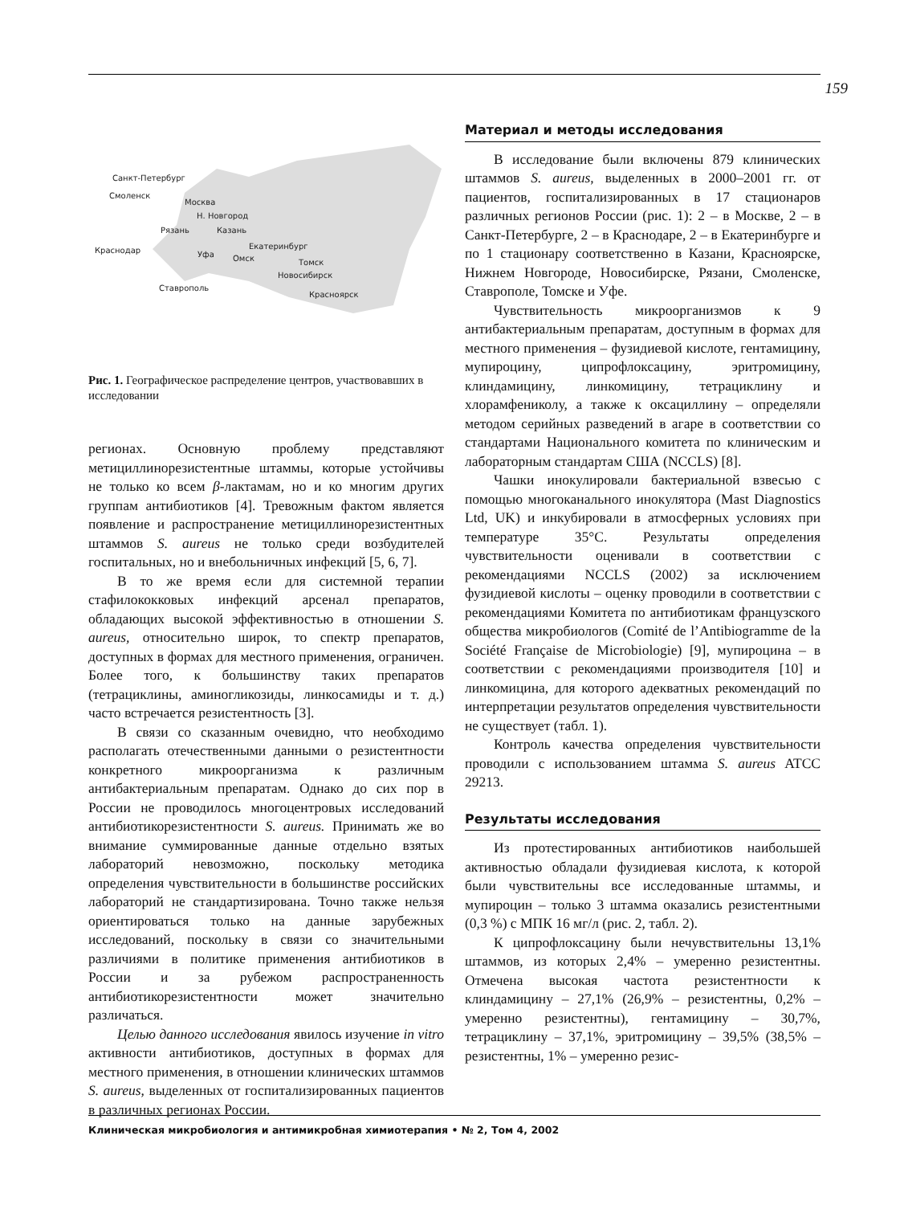159
Санкт-Петербург
Смоленск
Москва
Н. Новгород
Рязань
Казань
Краснодар
Уфа
Екатеринбург
Омск
Томск
Новосибирск
Красноярск
Ставрополь
Рис. 1. Географическое распределение центров, участвовавших в исследовании
регионах. Основную проблему представляют метициллинорезистентные штаммы, которые устойчивы не только ко всем β-лактамам, но и ко многим других группам антибиотиков [4]. Тревожным фактом является появление и распространение метициллинорезистентных штаммов S. aureus не только среди возбудителей госпитальных, но и внебольничных инфекций [5, 6, 7].
В то же время если для системной терапии стафилококковых инфекций арсенал препаратов, обладающих высокой эффективностью в отношении S. aureus, относительно широк, то спектр препаратов, доступных в формах для местного применения, ограничен. Более того, к большинству таких препаратов (тетрациклины, аминогликозиды, линкосамиды и т. д.) часто встречается резистентность [3].
В связи со сказанным очевидно, что необходимо располагать отечественными данными о резистентности конкретного микроорганизма к различным антибактериальным препаратам. Однако до сих пор в России не проводилось многоцентровых исследований антибиотикорезистентности S. aureus. Принимать же во внимание суммированные данные отдельно взятых лабораторий невозможно, поскольку методика определения чувствительности в большинстве российских лабораторий не стандартизирована. Точно также нельзя ориентироваться только на данные зарубежных исследований, поскольку в связи со значительными различиями в политике применения антибиотиков в России и за рубежом распространенность антибиотикорезистентности может значительно различаться.
Целью данного исследования явилось изучение in vitro активности антибиотиков, доступных в формах для местного применения, в отношении клинических штаммов S. aureus, выделенных от госпитализированных пациентов в различных регионах России.
Материал и методы исследования
В исследование были включены 879 клинических штаммов S. aureus, выделенных в 2000–2001 гг. от пациентов, госпитализированных в 17 стационаров различных регионов России (рис. 1): 2 – в Москве, 2 – в Санкт-Петербурге, 2 – в Краснодаре, 2 – в Екатеринбурге и по 1 стационару соответственно в Казани, Красноярске, Нижнем Новгороде, Новосибирске, Рязани, Смоленске, Ставрополе, Томске и Уфе.
Чувствительность микроорганизмов к 9 антибактериальным препаратам, доступным в формах для местного применения – фузидиевой кислоте, гентамицину, мупироцину, ципрофлоксацину, эритромицину, клиндамицину, линкомицину, тетрациклину и хлорамфениколу, а также к оксациллину – определяли методом серийных разведений в агаре в соответствии со стандартами Национального комитета по клиническим и лабораторным стандартам США (NCCLS) [8].
Чашки инокулировали бактериальной взвесью с помощью многоканального инокулятора (Mast Diagnostics Ltd, UK) и инкубировали в атмосферных условиях при температуре 35°C. Результаты определения чувствительности оценивали в соответствии с рекомендациями NCCLS (2002) за исключением фузидиевой кислоты – оценку проводили в соответствии с рекомендациями Комитета по антибиотикам французского общества микробиологов (Comité de l’Antibiogramme de la Société Française de Microbiologie) [9], мупироцина – в соответствии с рекомендациями производителя [10] и линкомицина, для которого адекватных рекомендаций по интерпретации результатов определения чувствительности не существует (табл. 1).
Контроль качества определения чувствительности проводили с использованием штамма S. aureus ATCC 29213.
Результаты исследования
Из протестированных антибиотиков наибольшей активностью обладали фузидиевая кислота, к которой были чувствительны все исследованные штаммы, и мупироцин – только 3 штамма оказались резистентными (0,3 %) с МПК 16 мг/л (рис. 2, табл. 2).
К ципрофлоксацину были нечувствительны 13,1% штаммов, из которых 2,4% – умеренно резистентны. Отмечена высокая частота резистентности к клиндамицину – 27,1% (26,9% – резистентны, 0,2% – умеренно резистентны), гентамицину – 30,7%, тетрациклину – 37,1%, эритромицину – 39,5% (38,5% – резистентны, 1% – умеренно резис-
Клиническая микробиология и антимикробная химиотерапия • № 2, Том 4, 2002